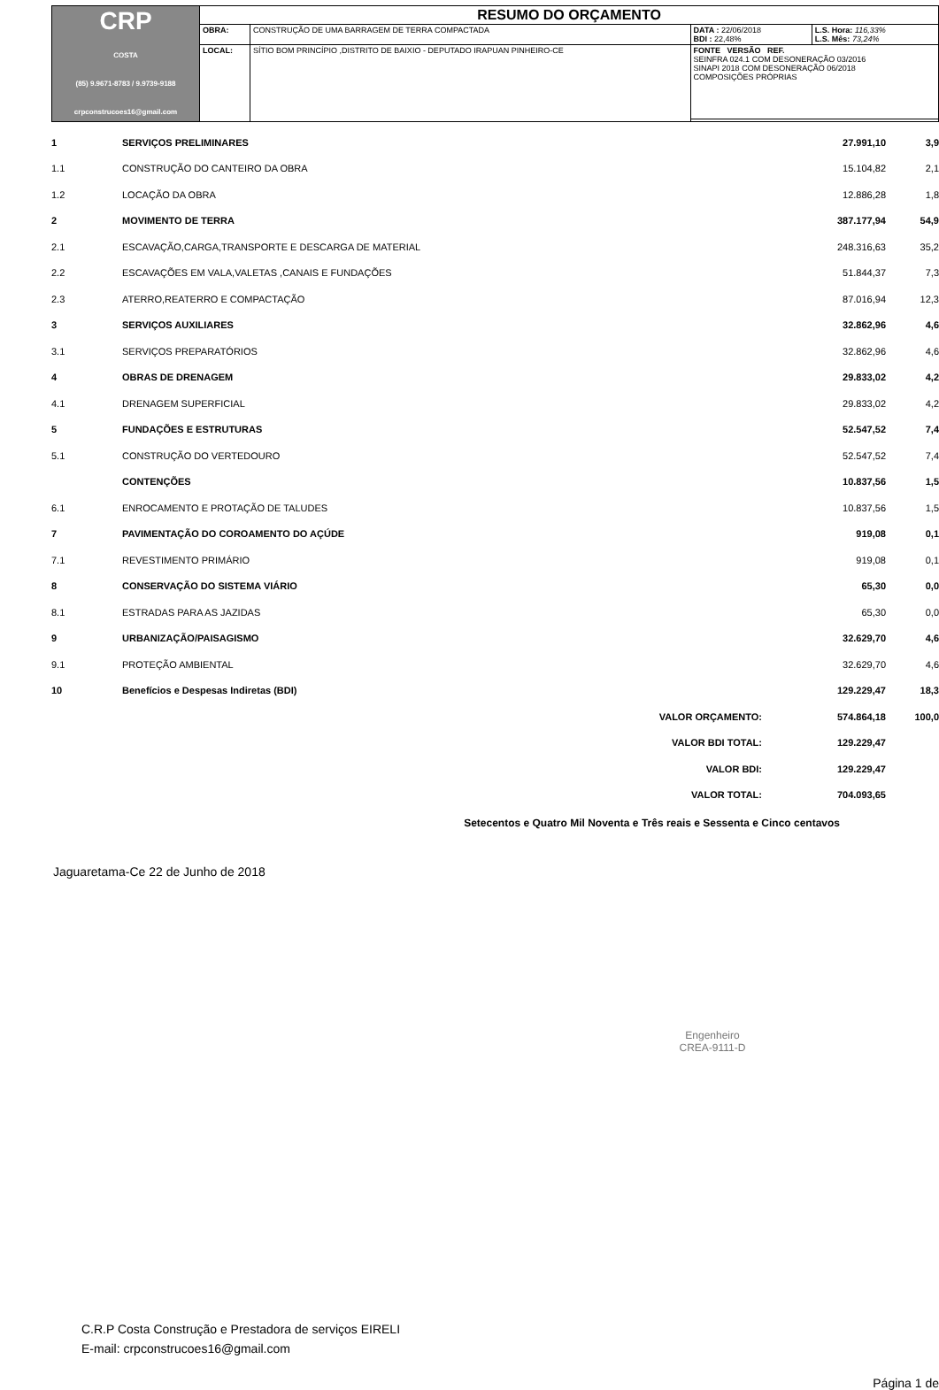| CRP COSTA (85) 9.9671-8783 / 9.9739-9188 crpconstrucoes16@gmail.com | RESUMO DO ORÇAMENTO | | | |
| | OBRA: | CONSTRUÇÃO DE UMA BARRAGEM DE TERRA COMPACTADA | DATA : 22/06/2018 BDI : 22,48% | L.S. Hora: 116,33% L.S. Mês: 73,24% |
| | LOCAL: | SÍTIO BOM PRINCÍPIO ,DISTRITO DE BAIXIO - DEPUTADO IRAPUAN PINHEIRO-CE | FONTE VERSÃO REF. SEINFRA 024.1 COM DESONERAÇÃO 03/2016 SINAPI 2018 COM DESONERAÇÃO 06/2018 COMPOSIÇÕES PRÓPRIAS | |
| 1 | SERVIÇOS PRELIMINARES | 27.991,10 | 3,9 |
| 1.1 | CONSTRUÇÃO DO CANTEIRO DA OBRA | 15.104,82 | 2,1 |
| 1.2 | LOCAÇÃO DA OBRA | 12.886,28 | 1,8 |
| 2 | MOVIMENTO DE TERRA | 387.177,94 | 54,9 |
| 2.1 | ESCAVAÇÃO,CARGA,TRANSPORTE E DESCARGA DE MATERIAL | 248.316,63 | 35,2 |
| 2.2 | ESCAVAÇÕES EM VALA,VALETAS ,CANAIS E FUNDAÇÕES | 51.844,37 | 7,3 |
| 2.3 | ATERRO,REATERRO E COMPACTAÇÃO | 87.016,94 | 12,3 |
| 3 | SERVIÇOS AUXILIARES | 32.862,96 | 4,6 |
| 3.1 | SERVIÇOS PREPARATÓRIOS | 32.862,96 | 4,6 |
| 4 | OBRAS DE DRENAGEM | 29.833,02 | 4,2 |
| 4.1 | DRENAGEM SUPERFICIAL | 29.833,02 | 4,2 |
| 5 | FUNDAÇÕES E ESTRUTURAS | 52.547,52 | 7,4 |
| 5.1 | CONSTRUÇÃO DO VERTEDOURO | 52.547,52 | 7,4 |
| | CONTENÇÕES | 10.837,56 | 1,5 |
| 6.1 | ENROCAMENTO E PROTAÇÃO DE TALUDES | 10.837,56 | 1,5 |
| 7 | PAVIMENTAÇÃO DO COROAMENTO DO AÇÚDE | 919,08 | 0,1 |
| 7.1 | REVESTIMENTO PRIMÁRIO | 919,08 | 0,1 |
| 8 | CONSERVAÇÃO DO SISTEMA VIÁRIO | 65,30 | 0,0 |
| 8.1 | ESTRADAS PARA AS JAZIDAS | 65,30 | 0,0 |
| 9 | URBANIZAÇÃO/PAISAGISMO | 32.629,70 | 4,6 |
| 9.1 | PROTEÇÃO AMBIENTAL | 32.629,70 | 4,6 |
| 10 | Benefícios e Despesas Indiretas (BDI) | 129.229,47 | 18,3 |
| | VALOR ORÇAMENTO: | 574.864,18 | 100,0 |
| | VALOR BDI TOTAL: | 129.229,47 | |
| | VALOR BDI: | 129.229,47 | |
| | VALOR TOTAL: | 704.093,65 | |
Setecentos e Quatro Mil Noventa e Três reais e Sessenta e Cinco centavos
Jaguaretama-Ce 22 de Junho de 2018
Engenheiro
CREA-9111-D
C.R.P Costa Construção e Prestadora de serviços EIRELI
E-mail: crpconstrucoes16@gmail.com
Página 1 de